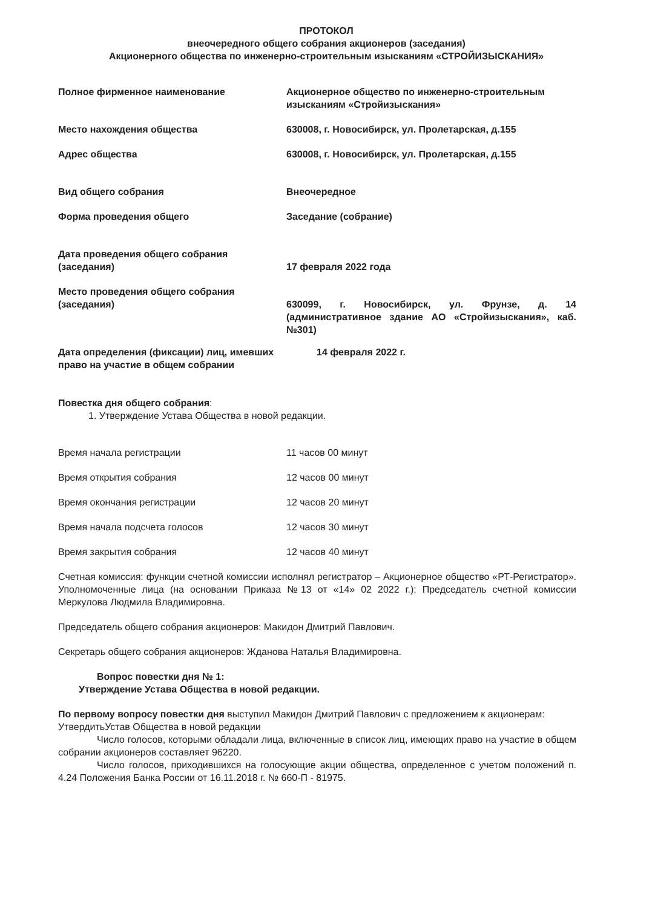ПРОТОКОЛ
внеочередного общего собрания акционеров (заседания)
Акционерного общества по инженерно-строительным изысканиям «СТРОЙИЗЫСКАНИЯ»
| Полное фирменное наименование | Акционерное общество по инженерно-строительным изысканиям «Стройизыскания» |
| Место нахождения общества | 630008, г. Новосибирск, ул. Пролетарская, д.155 |
| Адрес общества | 630008, г. Новосибирск, ул. Пролетарская, д.155 |
| Вид общего собрания | Внеочередное |
| Форма проведения общего | Заседание (собрание) |
| Дата проведения общего собрания (заседания) | 17 февраля 2022 года |
| Место проведения общего собрания (заседания) | 630099, г. Новосибирск, ул. Фрунзе, д. 14 (административное здание АО «Стройизыскания», каб. №301) |
| Дата определения (фиксации) лиц, имевших право на участие в общем собрании | 14 февраля 2022 г. |
Повестка дня общего собрания:
1. Утверждение Устава Общества в новой редакции.
| Время начала регистрации | 11 часов 00 минут |
| Время открытия собрания | 12 часов 00 минут |
| Время окончания регистрации | 12 часов 20 минут |
| Время начала подсчета голосов | 12 часов 30 минут |
| Время закрытия собрания | 12 часов 40 минут |
Счетная комиссия: функции счетной комиссии исполнял регистратор – Акционерное общество «РТ-Регистратор». Уполномоченные лица (на основании Приказа №13 от «14» 02 2022 г.): Председатель счетной комиссии Меркулова Людмила Владимировна.
Председатель общего собрания акционеров: Макидон Дмитрий Павлович.
Секретарь общего собрания акционеров: Жданова Наталья Владимировна.
Вопрос повестки дня № 1:
Утверждение Устава Общества в новой редакции.
По первому вопросу повестки дня выступил Макидон Дмитрий Павлович с предложением к акционерам:
УтвердитьУстав Общества в новой редакции
Число голосов, которыми обладали лица, включенные в список лиц, имеющих право на участие в общем собрании акционеров составляет 96220.
Число голосов, приходившихся на голосующие акции общества, определенное с учетом положений п. 4.24 Положения Банка России от 16.11.2018 г. № 660-П - 81975.